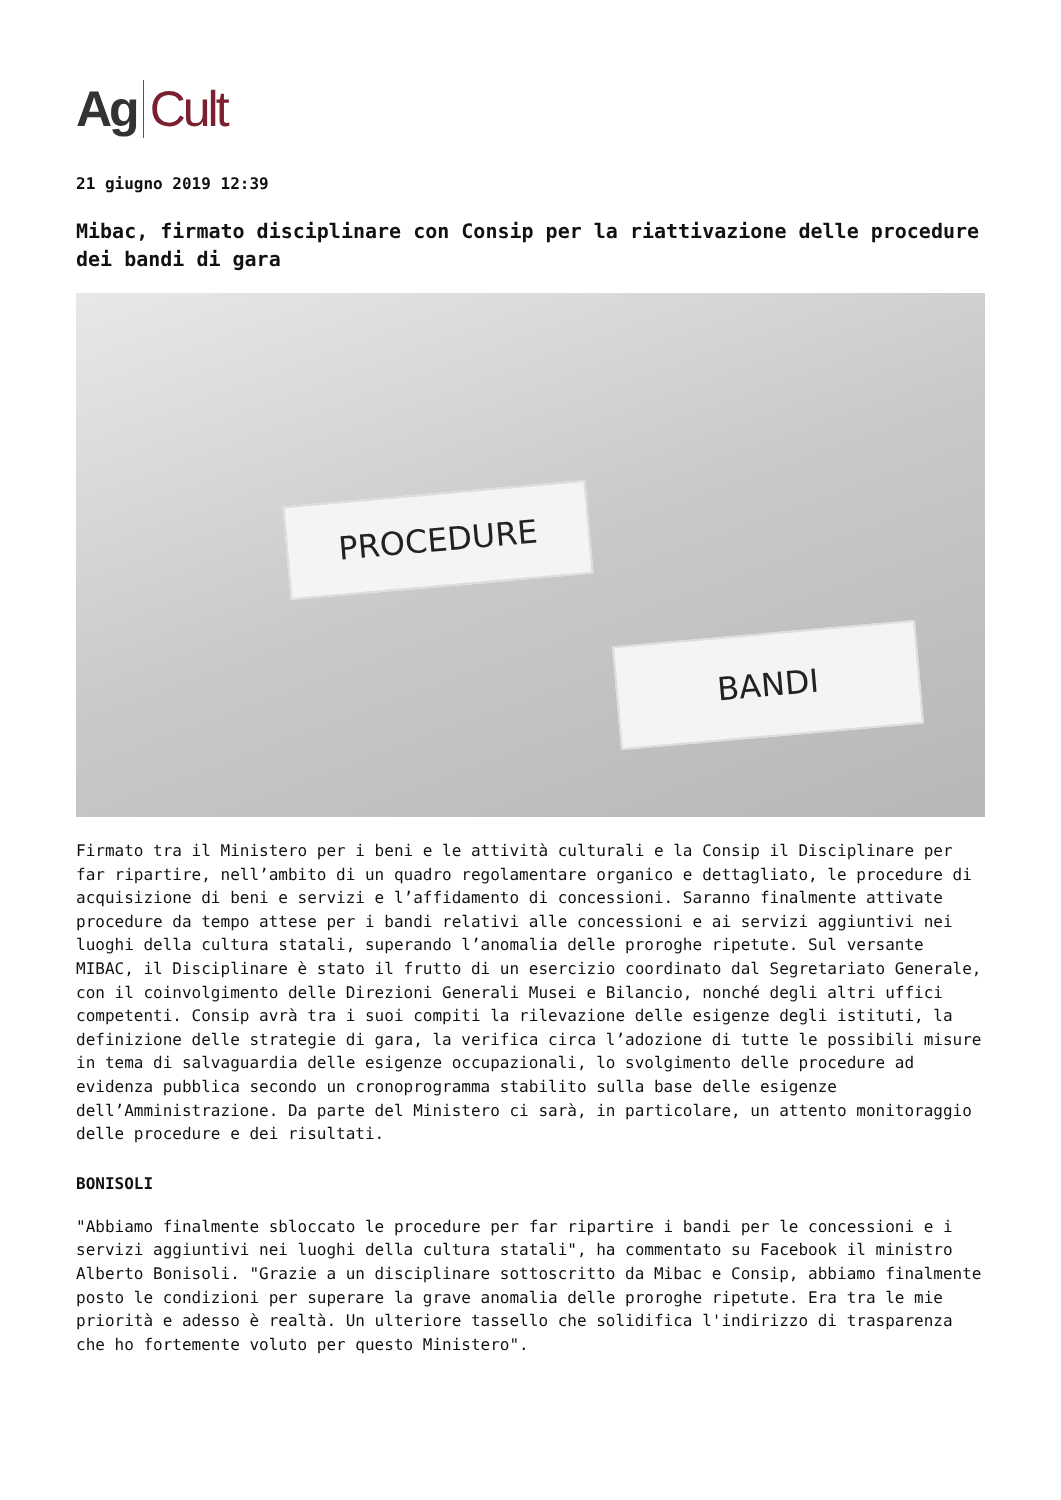Ag Cult
21 giugno 2019 12:39
Mibac, firmato disciplinare con Consip per la riattivazione delle procedure dei bandi di gara
PROCEDURE
BANDI
Firmato tra il Ministero per i beni e le attività culturali e la Consip il Disciplinare per far ripartire, nell’ambito di un quadro regolamentare organico e dettagliato, le procedure di acquisizione di beni e servizi e l’affidamento di concessioni. Saranno finalmente attivate procedure da tempo attese per i bandi relativi alle concessioni e ai servizi aggiuntivi nei luoghi della cultura statali, superando l’anomalia delle proroghe ripetute. Sul versante MIBAC, il Disciplinare è stato il frutto di un esercizio coordinato dal Segretariato Generale, con il coinvolgimento delle Direzioni Generali Musei e Bilancio, nonché degli altri uffici competenti. Consip avrà tra i suoi compiti la rilevazione delle esigenze degli istituti, la definizione delle strategie di gara, la verifica circa l’adozione di tutte le possibili misure in tema di salvaguardia delle esigenze occupazionali, lo svolgimento delle procedure ad evidenza pubblica secondo un cronoprogramma stabilito sulla base delle esigenze dell’Amministrazione. Da parte del Ministero ci sarà, in particolare, un attento monitoraggio delle procedure e dei risultati.
BONISOLI
"Abbiamo finalmente sbloccato le procedure per far ripartire i bandi per le concessioni e i servizi aggiuntivi nei luoghi della cultura statali", ha commentato su Facebook il ministro Alberto Bonisoli. "Grazie a un disciplinare sottoscritto da Mibac e Consip, abbiamo finalmente posto le condizioni per superare la grave anomalia delle proroghe ripetute. Era tra le mie priorità e adesso è realtà. Un ulteriore tassello che solidifica l'indirizzo di trasparenza che ho fortemente voluto per questo Ministero".